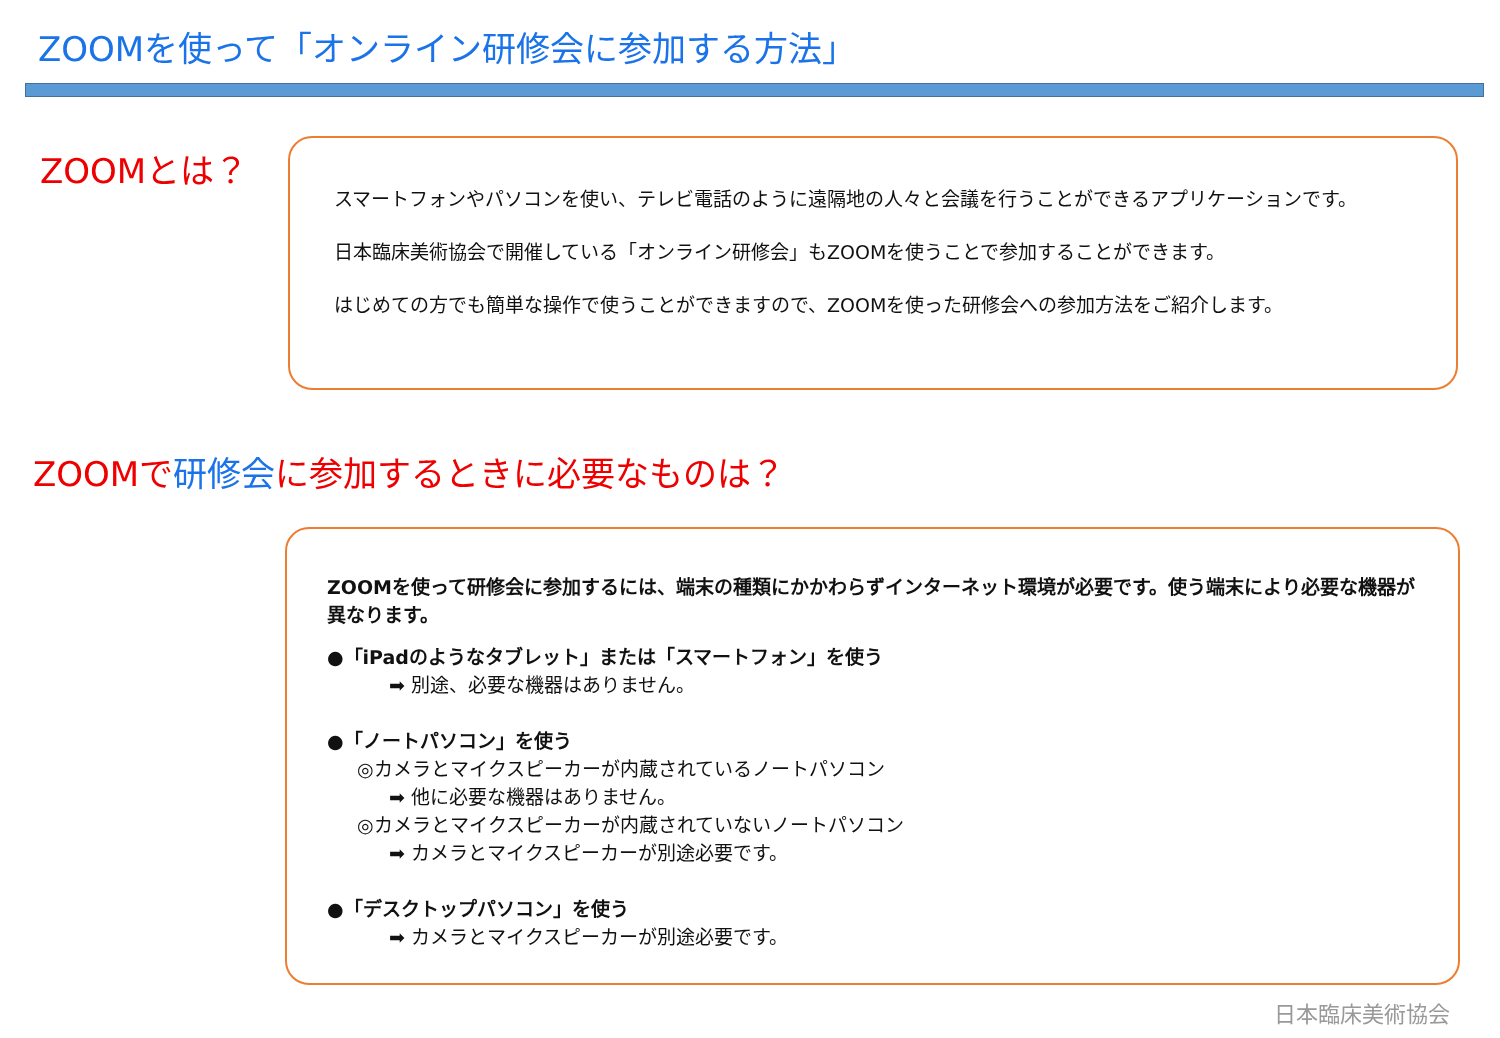ZOOMを使って「オンライン研修会に参加する方法」
ZOOMとは？
スマートフォンやパソコンを使い、テレビ電話のように遠隔地の人々と会議を行うことができるアプリケーションです。
日本臨床美術協会で開催している「オンライン研修会」もZOOMを使うことで参加することができます。
はじめての方でも簡単な操作で使うことができますので、ZOOMを使った研修会への参加方法をご紹介します。
ZOOMで研修会に参加するときに必要なものは？
ZOOMを使って研修会に参加するには、端末の種類にかかわらずインターネット環境が必要です。使う端末により必要な機器が異なります。
●「iPadのようなタブレット」または「スマートフォン」を使う
➡ 別途、必要な機器はありません。
●「ノートパソコン」を使う
◎カメラとマイクスピーカーが内蔵されているノートパソコン
➡ 他に必要な機器はありません。
◎カメラとマイクスピーカーが内蔵されていないノートパソコン
➡ カメラとマイクスピーカーが別途必要です。
●「デスクトップパソコン」を使う
➡ カメラとマイクスピーカーが別途必要です。
日本臨床美術協会